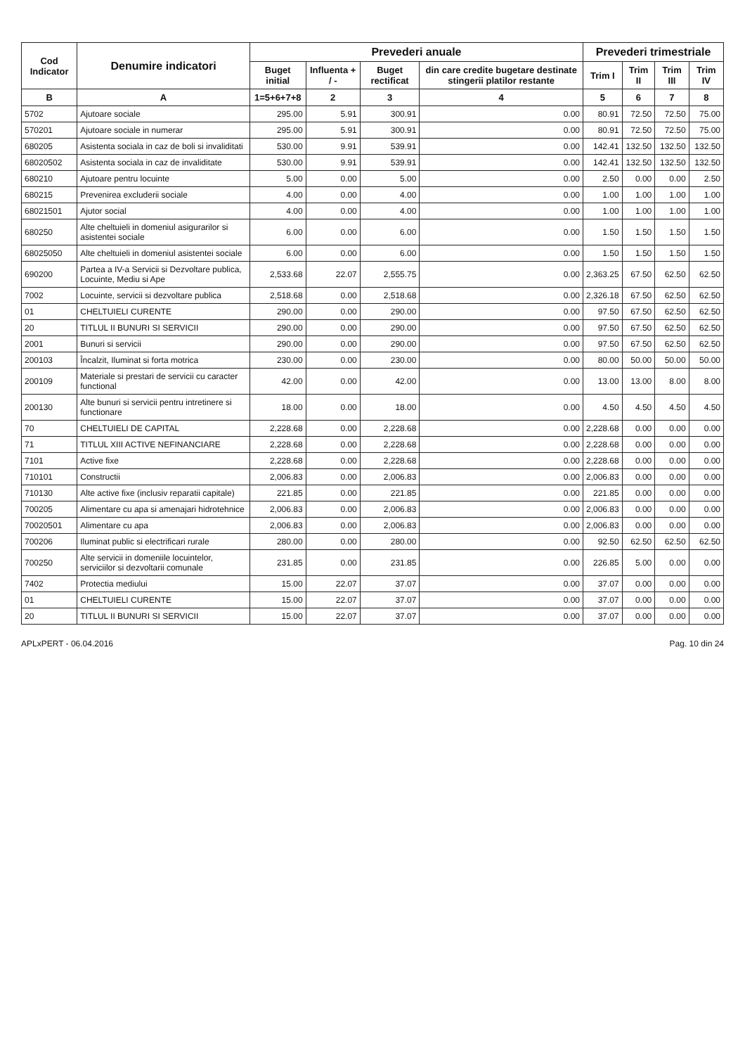| Cod Indicator | Denumire indicatori | Prevederi anuale | | | | Prevederi trimestriale | | | |
| --- | --- | --- | --- | --- | --- | --- | --- | --- | --- |
| | | Buget initial | Influenta + / - | Buget rectificat | din care credite bugetare destinate stingerii platilor restante | Trim I | Trim II | Trim III | Trim IV |
| B | A | 1=5+6+7+8 | 2 | 3 | 4 | 5 | 6 | 7 | 8 |
| 5702 | Ajutoare sociale | 295.00 | 5.91 | 300.91 | 0.00 | 80.91 | 72.50 | 72.50 | 75.00 |
| 570201 | Ajutoare sociale in numerar | 295.00 | 5.91 | 300.91 | 0.00 | 80.91 | 72.50 | 72.50 | 75.00 |
| 680205 | Asistenta sociala in caz de boli si invaliditati | 530.00 | 9.91 | 539.91 | 0.00 | 142.41 | 132.50 | 132.50 | 132.50 |
| 68020502 | Asistenta sociala in caz de invaliditate | 530.00 | 9.91 | 539.91 | 0.00 | 142.41 | 132.50 | 132.50 | 132.50 |
| 680210 | Ajutoare pentru locuinte | 5.00 | 0.00 | 5.00 | 0.00 | 2.50 | 0.00 | 0.00 | 2.50 |
| 680215 | Prevenirea excluderii sociale | 4.00 | 0.00 | 4.00 | 0.00 | 1.00 | 1.00 | 1.00 | 1.00 |
| 68021501 | Ajutor social | 4.00 | 0.00 | 4.00 | 0.00 | 1.00 | 1.00 | 1.00 | 1.00 |
| 680250 | Alte cheltuieli in domeniul asigurarilor si asistentei sociale | 6.00 | 0.00 | 6.00 | 0.00 | 1.50 | 1.50 | 1.50 | 1.50 |
| 68025050 | Alte cheltuieli in domeniul asistentei sociale | 6.00 | 0.00 | 6.00 | 0.00 | 1.50 | 1.50 | 1.50 | 1.50 |
| 690200 | Partea a IV-a Servicii si Dezvoltare publica, Locuinte, Mediu si Ape | 2,533.68 | 22.07 | 2,555.75 | 0.00 | 2,363.25 | 67.50 | 62.50 | 62.50 |
| 7002 | Locuinte, servicii si dezvoltare publica | 2,518.68 | 0.00 | 2,518.68 | 0.00 | 2,326.18 | 67.50 | 62.50 | 62.50 |
| 01 | CHELTUIELI CURENTE | 290.00 | 0.00 | 290.00 | 0.00 | 97.50 | 67.50 | 62.50 | 62.50 |
| 20 | TITLUL II BUNURI SI SERVICII | 290.00 | 0.00 | 290.00 | 0.00 | 97.50 | 67.50 | 62.50 | 62.50 |
| 2001 | Bunuri si servicii | 290.00 | 0.00 | 290.00 | 0.00 | 97.50 | 67.50 | 62.50 | 62.50 |
| 200103 | Încalzit, Iluminat si forta motrica | 230.00 | 0.00 | 230.00 | 0.00 | 80.00 | 50.00 | 50.00 | 50.00 |
| 200109 | Materiale si prestari de servicii cu caracter functional | 42.00 | 0.00 | 42.00 | 0.00 | 13.00 | 13.00 | 8.00 | 8.00 |
| 200130 | Alte bunuri si servicii pentru intretinere si functionare | 18.00 | 0.00 | 18.00 | 0.00 | 4.50 | 4.50 | 4.50 | 4.50 |
| 70 | CHELTUIELI DE CAPITAL | 2,228.68 | 0.00 | 2,228.68 | 0.00 | 2,228.68 | 0.00 | 0.00 | 0.00 |
| 71 | TITLUL XIII ACTIVE NEFINANCIARE | 2,228.68 | 0.00 | 2,228.68 | 0.00 | 2,228.68 | 0.00 | 0.00 | 0.00 |
| 7101 | Active fixe | 2,228.68 | 0.00 | 2,228.68 | 0.00 | 2,228.68 | 0.00 | 0.00 | 0.00 |
| 710101 | Constructii | 2,006.83 | 0.00 | 2,006.83 | 0.00 | 2,006.83 | 0.00 | 0.00 | 0.00 |
| 710130 | Alte active fixe (inclusiv reparatii capitale) | 221.85 | 0.00 | 221.85 | 0.00 | 221.85 | 0.00 | 0.00 | 0.00 |
| 700205 | Alimentare cu apa si amenajari hidrotehnice | 2,006.83 | 0.00 | 2,006.83 | 0.00 | 2,006.83 | 0.00 | 0.00 | 0.00 |
| 70020501 | Alimentare cu apa | 2,006.83 | 0.00 | 2,006.83 | 0.00 | 2,006.83 | 0.00 | 0.00 | 0.00 |
| 700206 | Iluminat public si electrificari rurale | 280.00 | 0.00 | 280.00 | 0.00 | 92.50 | 62.50 | 62.50 | 62.50 |
| 700250 | Alte servicii in domeniile locuintelor, serviciilor si dezvoltarii comunale | 231.85 | 0.00 | 231.85 | 0.00 | 226.85 | 5.00 | 0.00 | 0.00 |
| 7402 | Protectia mediului | 15.00 | 22.07 | 37.07 | 0.00 | 37.07 | 0.00 | 0.00 | 0.00 |
| 01 | CHELTUIELI CURENTE | 15.00 | 22.07 | 37.07 | 0.00 | 37.07 | 0.00 | 0.00 | 0.00 |
| 20 | TITLUL II BUNURI SI SERVICII | 15.00 | 22.07 | 37.07 | 0.00 | 37.07 | 0.00 | 0.00 | 0.00 |
APLxPERT - 06.04.2016 Pag. 10 din 24